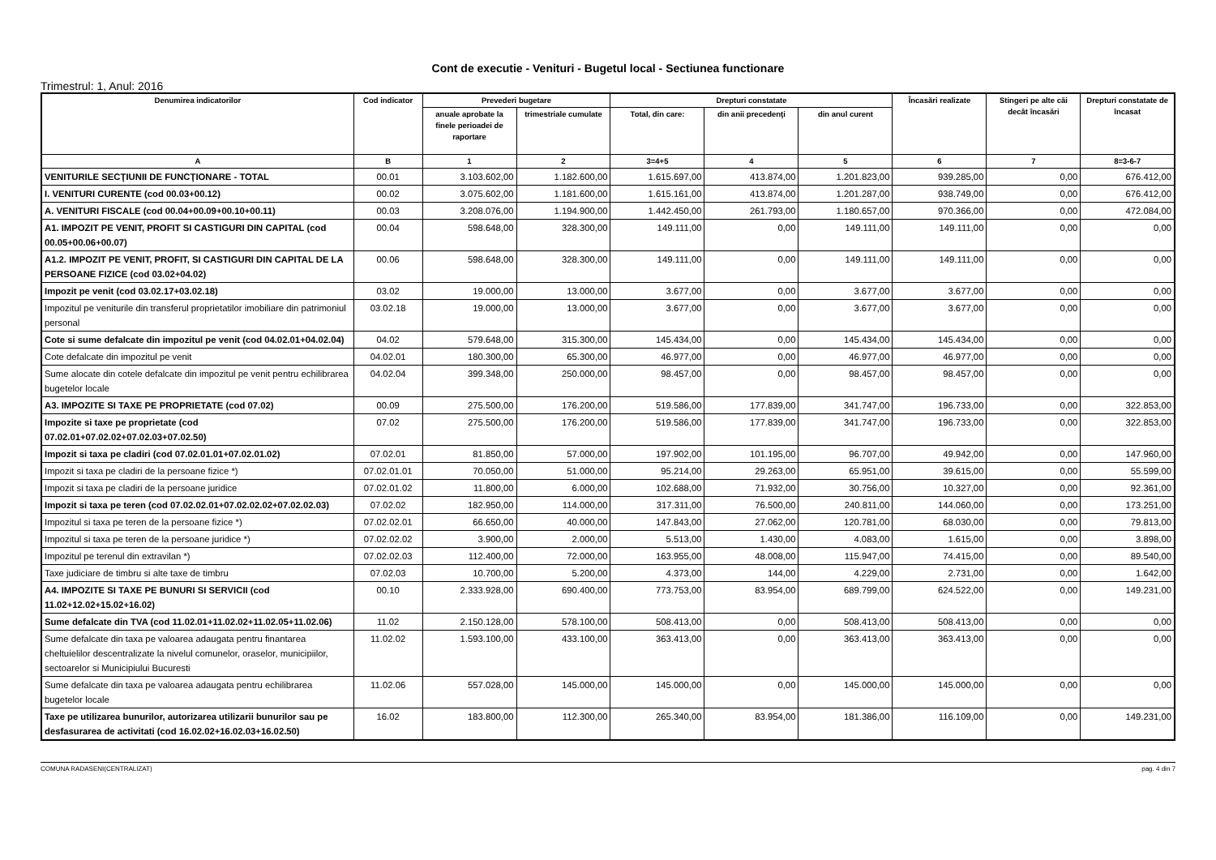Cont de executie - Venituri - Bugetul local - Sectiunea functionare
Trimestrul: 1, Anul: 2016
| Denumirea indicatorilor | Cod indicator | Prevederi bugetare | | Drepturi constatate | | | Încasări realizate | Stingeri pe alte căi decât încasări | Drepturi constatate de încasat |
| --- | --- | --- | --- | --- | --- | --- | --- | --- | --- |
| | | anuale aprobate la finele perioadei de raportare | trimestriale cumulate | Total, din care: | din anii precedenţi | din anul curent | | | |
| A | B | 1 | 2 | 3=4+5 | 4 | 5 | 6 | 7 | 8=3-6-7 |
| VENITURILE SECŢIUNII DE FUNCŢIONARE - TOTAL | 00.01 | 3.103.602,00 | 1.182.600,00 | 1.615.697,00 | 413.874,00 | 1.201.823,00 | 939.285,00 | 0,00 | 676.412,00 |
| I. VENITURI CURENTE (cod 00.03+00.12) | 00.02 | 3.075.602,00 | 1.181.600,00 | 1.615.161,00 | 413.874,00 | 1.201.287,00 | 938.749,00 | 0,00 | 676.412,00 |
| A. VENITURI FISCALE (cod 00.04+00.09+00.10+00.11) | 00.03 | 3.208.076,00 | 1.194.900,00 | 1.442.450,00 | 261.793,00 | 1.180.657,00 | 970.366,00 | 0,00 | 472.084,00 |
| A1. IMPOZIT PE VENIT, PROFIT SI CASTIGURI DIN CAPITAL (cod 00.05+00.06+00.07) | 00.04 | 598.648,00 | 328.300,00 | 149.111,00 | 0,00 | 149.111,00 | 149.111,00 | 0,00 | 0,00 |
| A1.2. IMPOZIT PE VENIT, PROFIT, SI CASTIGURI DIN CAPITAL DE LA PERSOANE FIZICE (cod 03.02+04.02) | 00.06 | 598.648,00 | 328.300,00 | 149.111,00 | 0,00 | 149.111,00 | 149.111,00 | 0,00 | 0,00 |
| Impozit pe venit (cod 03.02.17+03.02.18) | 03.02 | 19.000,00 | 13.000,00 | 3.677,00 | 0,00 | 3.677,00 | 3.677,00 | 0,00 | 0,00 |
| Impozitul pe veniturile din transferul proprietatilor imobiliare din patrimoniul personal | 03.02.18 | 19.000,00 | 13.000,00 | 3.677,00 | 0,00 | 3.677,00 | 3.677,00 | 0,00 | 0,00 |
| Cote si sume defalcate din impozitul pe venit (cod 04.02.01+04.02.04) | 04.02 | 579.648,00 | 315.300,00 | 145.434,00 | 0,00 | 145.434,00 | 145.434,00 | 0,00 | 0,00 |
| Cote defalcate din impozitul pe venit | 04.02.01 | 180.300,00 | 65.300,00 | 46.977,00 | 0,00 | 46.977,00 | 46.977,00 | 0,00 | 0,00 |
| Sume alocate din cotele defalcate din impozitul pe venit pentru echilibrarea bugetelor locale | 04.02.04 | 399.348,00 | 250.000,00 | 98.457,00 | 0,00 | 98.457,00 | 98.457,00 | 0,00 | 0,00 |
| A3. IMPOZITE SI TAXE PE PROPRIETATE (cod 07.02) | 00.09 | 275.500,00 | 176.200,00 | 519.586,00 | 177.839,00 | 341.747,00 | 196.733,00 | 0,00 | 322.853,00 |
| Impozite si taxe pe proprietate (cod 07.02.01+07.02.02+07.02.03+07.02.50) | 07.02 | 275.500,00 | 176.200,00 | 519.586,00 | 177.839,00 | 341.747,00 | 196.733,00 | 0,00 | 322.853,00 |
| Impozit si taxa pe cladiri (cod 07.02.01.01+07.02.01.02) | 07.02.01 | 81.850,00 | 57.000,00 | 197.902,00 | 101.195,00 | 96.707,00 | 49.942,00 | 0,00 | 147.960,00 |
| Impozit si taxa pe cladiri de la persoane fizice *) | 07.02.01.01 | 70.050,00 | 51.000,00 | 95.214,00 | 29.263,00 | 65.951,00 | 39.615,00 | 0,00 | 55.599,00 |
| Impozit si taxa pe cladiri de la persoane juridice | 07.02.01.02 | 11.800,00 | 6.000,00 | 102.688,00 | 71.932,00 | 30.756,00 | 10.327,00 | 0,00 | 92.361,00 |
| Impozit si taxa pe teren (cod 07.02.02.01+07.02.02.02+07.02.02.03) | 07.02.02 | 182.950,00 | 114.000,00 | 317.311,00 | 76.500,00 | 240.811,00 | 144.060,00 | 0,00 | 173.251,00 |
| Impozitul si taxa pe teren de la persoane fizice *) | 07.02.02.01 | 66.650,00 | 40.000,00 | 147.843,00 | 27.062,00 | 120.781,00 | 68.030,00 | 0,00 | 79.813,00 |
| Impozitul si taxa pe teren de la persoane juridice *) | 07.02.02.02 | 3.900,00 | 2.000,00 | 5.513,00 | 1.430,00 | 4.083,00 | 1.615,00 | 0,00 | 3.898,00 |
| Impozitul pe terenul din extravilan *) | 07.02.02.03 | 112.400,00 | 72.000,00 | 163.955,00 | 48.008,00 | 115.947,00 | 74.415,00 | 0,00 | 89.540,00 |
| Taxe judiciare de timbru si alte taxe de timbru | 07.02.03 | 10.700,00 | 5.200,00 | 4.373,00 | 144,00 | 4.229,00 | 2.731,00 | 0,00 | 1.642,00 |
| A4. IMPOZITE SI TAXE PE BUNURI SI SERVICII (cod 11.02+12.02+15.02+16.02) | 00.10 | 2.333.928,00 | 690.400,00 | 773.753,00 | 83.954,00 | 689.799,00 | 624.522,00 | 0,00 | 149.231,00 |
| Sume defalcate din TVA (cod 11.02.01+11.02.02+11.02.05+11.02.06) | 11.02 | 2.150.128,00 | 578.100,00 | 508.413,00 | 0,00 | 508.413,00 | 508.413,00 | 0,00 | 0,00 |
| Sume defalcate din taxa pe valoarea adaugata pentru finantarea cheltuielilor descentralizate la nivelul comunelor, oraselor, municipiilor, sectoarelor si Municipiului Bucuresti | 11.02.02 | 1.593.100,00 | 433.100,00 | 363.413,00 | 0,00 | 363.413,00 | 363.413,00 | 0,00 | 0,00 |
| Sume defalcate din taxa pe valoarea adaugata pentru echilibrarea bugetelor locale | 11.02.06 | 557.028,00 | 145.000,00 | 145.000,00 | 0,00 | 145.000,00 | 145.000,00 | 0,00 | 0,00 |
| Taxe pe utilizarea bunurilor, autorizarea utilizarii bunurilor sau pe desfasurarea de activitati (cod 16.02.02+16.02.03+16.02.50) | 16.02 | 183.800,00 | 112.300,00 | 265.340,00 | 83.954,00 | 181.386,00 | 116.109,00 | 0,00 | 149.231,00 |
COMUNA RADASENI(CENTRALIZAT) pag. 4 din 7